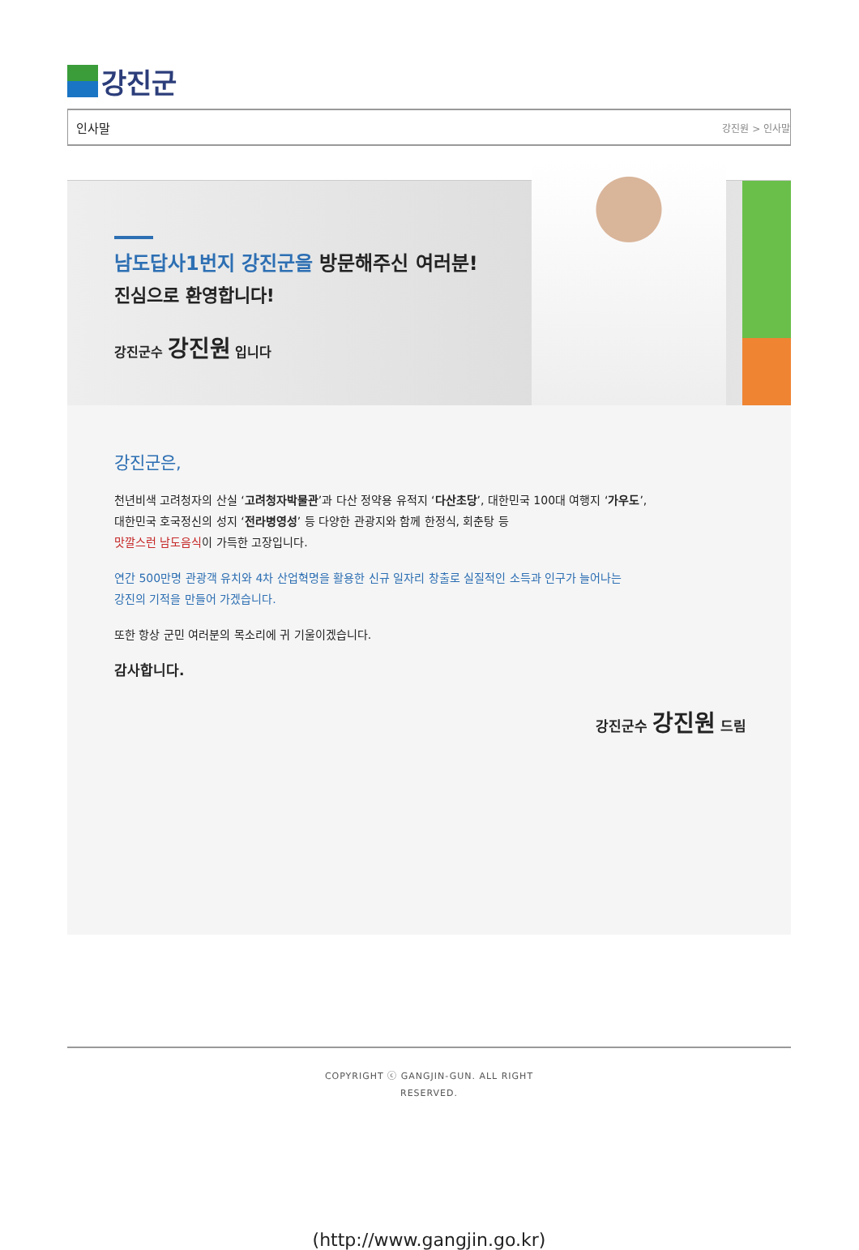강진군
인사말 강진원 > 인사말
남도답사1번지 강진군을 방문해주신 여러분!
진심으로 환영합니다!
강진군수 강진원 입니다
강진군은,
천년비색 고려청자의 산실 ‘고려청자박물관’과 다산 정약용 유적지 ‘다산초당’, 대한민국 100대 여행지 ‘가우도’,
대한민국 호국정신의 성지 ‘전라병영성’ 등 다양한 관광지와 함께 한정식, 회춘탕 등
맛깔스런 남도음식이 가득한 고장입니다.
연간 500만명 관광객 유치와 4차 산업혁명을 활용한 신규 일자리 창출로 실질적인 소득과 인구가 늘어나는
강진의 기적을 만들어 가겠습니다.
또한 항상 군민 여러분의 목소리에 귀 기울이겠습니다.
감사합니다.
강진군수 강진원 드림
COPYRIGHT ⓒ GANGJIN-GUN. ALL RIGHT
RESERVED.
(http://www.gangjin.go.kr)